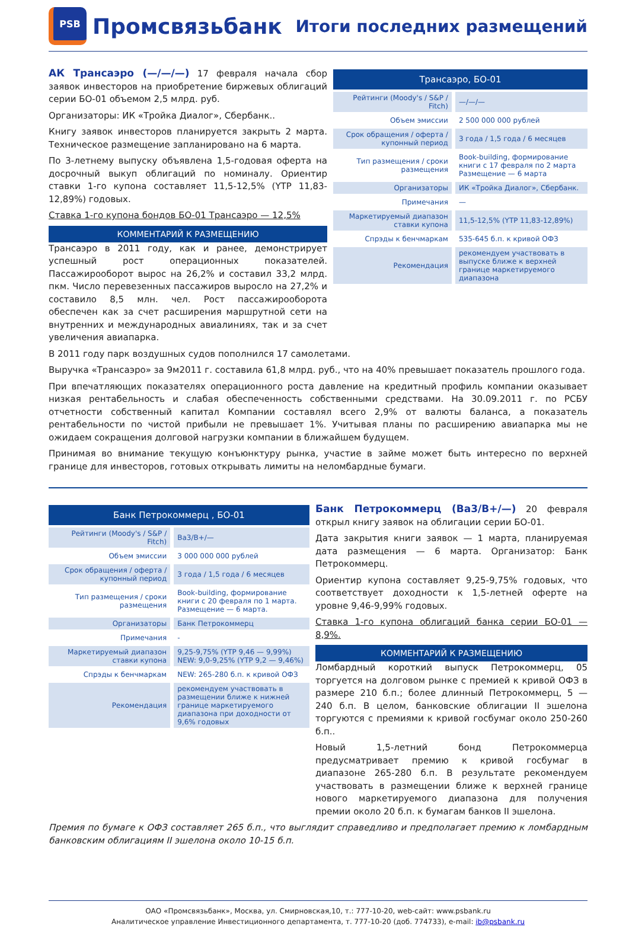PSB
Промсвязьбанк
Итоги последних размещений
АК Трансаэро (—/—/—) 17 февраля начала сбор заявок инвесторов на приобретение биржевых облигаций серии БО-01 объемом 2,5 млрд. руб.
Организаторы: ИК «Тройка Диалог», Сбербанк..
Книгу заявок инвесторов планируется закрыть 2 марта. Техническое размещение запланировано на 6 марта.
По 3-летнему выпуску объявлена 1,5-годовая оферта на досрочный выкуп облигаций по номиналу. Ориентир ставки 1-го купона составляет 11,5-12,5% (YTP 11,83-12,89%) годовых.
Ставка 1-го купона бондов БО-01 Трансаэро — 12,5%
КОММЕНТАРИЙ К РАЗМЕЩЕНИЮ
Трансаэро в 2011 году, как и ранее, демонстрирует успешный рост операционных показателей. Пассажирооборот вырос на 26,2% и составил 33,2 млрд. пкм. Число перевезенных пассажиров выросло на 27,2% и составило 8,5 млн. чел. Рост пассажирооборота обеспечен как за счет расширения маршрутной сети на внутренних и международных авиалиниях, так и за счет увеличения авиапарка.
| Трансаэро, БО-01 | |
| --- | --- |
| Рейтинги (Moody's / S&P / Fitch) | —/—/— |
| Объем эмиссии | 2 500 000 000 рублей |
| Срок обращения / оферта / купонный период | 3 года / 1,5 года / 6 месяцев |
| Тип размещения / сроки размещения | Book-building, формирование книги с 17 февраля по 2 марта Размещение — 6 марта |
| Организаторы | ИК «Тройка Диалог», Сбербанк. |
| Примечания | — |
| Маркетируемый диапазон ставки купона | 11,5-12,5% (YTP 11,83-12,89%) |
| Спрэды к бенчмаркам | 535-645 б.п. к кривой ОФЗ |
| Рекомендация | рекомендуем участвовать в выпуске ближе к верхней границе маркетируемого диапазона |
В 2011 году парк воздушных судов пополнился 17 самолетами.
Выручка «Трансаэро» за 9м2011 г. составила 61,8 млрд. руб., что на 40% превышает показатель прошлого года.
При впечатляющих показателях операционного роста давление на кредитный профиль компании оказывает низкая рентабельность и слабая обеспеченность собственными средствами. На 30.09.2011 г. по РСБУ отчетности собственный капитал Компании составлял всего 2,9% от валюты баланса, а показатель рентабельности по чистой прибыли не превышает 1%. Учитывая планы по расширению авиапарка мы не ожидаем сокращения долговой нагрузки компании в ближайшем будущем.
Принимая во внимание текущую конъюнктуру рынка, участие в займе может быть интересно по верхней границе для инвесторов, готовых открывать лимиты на неломбардные бумаги.
| Банк Петрокоммерц , БО-01 | |
| --- | --- |
| Рейтинги (Moody's / S&P / Fitch) | Ba3/B+/— |
| Объем эмиссии | 3 000 000 000 рублей |
| Срок обращения / оферта / купонный период | 3 года / 1,5 года / 6 месяцев |
| Тип размещения / сроки размещения | Book-building, формирование книги с 20 февраля по 1 марта. Размещение — 6 марта. |
| Организаторы | Банк Петрокоммерц |
| Примечания | - |
| Маркетируемый диапазон ставки купона | 9,25-9,75% (YTP 9,46 — 9,99%) NEW: 9,0-9,25% (YTP 9,2 — 9,46%) |
| Спрэды к бенчмаркам | NEW: 265-280 б.п. к кривой ОФЗ |
| Рекомендация | рекомендуем участвовать в размещении ближе к нижней границе маркетируемого диапазона при доходности от 9,6% годовых |
Банк Петрокоммерц (Ba3/B+/—) 20 февраля открыл книгу заявок на облигации серии БО-01.
Дата закрытия книги заявок — 1 марта, планируемая дата размещения — 6 марта. Организатор: Банк Петрокоммерц.
Ориентир купона составляет 9,25-9,75% годовых, что соответствует доходности к 1,5-летней оферте на уровне 9,46-9,99% годовых.
Ставка 1-го купона облигаций банка серии БО-01 — 8,9%.
КОММЕНТАРИЙ К РАЗМЕЩЕНИЮ
Ломбардный короткий выпуск Петрокоммерц, 05 торгуется на долговом рынке с премией к кривой ОФЗ в размере 210 б.п.; более длинный Петрокоммерц, 5 — 240 б.п. В целом, банковские облигации II эшелона торгуются с премиями к кривой госбумаг около 250-260 б.п..
Новый 1,5-летний бонд Петрокоммерца предусматривает премию к кривой госбумаг в диапазоне 265-280 б.п. В результате рекомендуем участвовать в размещении ближе к верхней границе нового маркетируемого диапазона для получения премии около 20 б.п. к бумагам банков II эшелона.
Премия по бумаге к ОФЗ составляет 265 б.п., что выглядит справедливо и предполагает премию к ломбардным банковским облигациям II эшелона около 10-15 б.п.
ОАО «Промсвязьбанк», Москва, ул. Смирновская,10, т.: 777-10-20, web-сайт: www.psbank.ru
Аналитическое управление Инвестиционного департамента, т. 777-10-20 (доб. 774733), e-mail: ib@psbank.ru